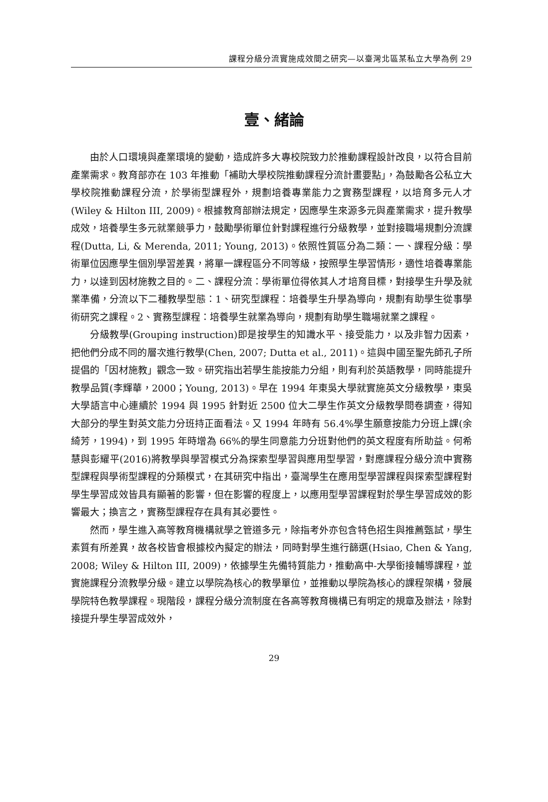課程分級分流實施成效間之研究—以臺灣北區某私立大學為例 29
壹、緒論
由於人口環境與產業環境的變動，造成許多大專校院致力於推動課程設計改良，以符合目前產業需求。教育部亦在 103 年推動「補助大學校院推動課程分流計畫要點」，為鼓勵各公私立大學校院推動課程分流，於學術型課程外，規劃培養專業能力之實務型課程，以培育多元人才(Wiley & Hilton III, 2009)。根據教育部辦法規定，因應學生來源多元與產業需求，提升教學成效，培養學生多元就業競爭力，鼓勵學術單位針對課程進行分級教學，並對接職場規劃分流課程(Dutta, Li, & Merenda, 2011; Young, 2013)。依照性質區分為二類：一、課程分級：學術單位因應學生個別學習差異，將單一課程區分不同等級，按照學生學習情形，適性培養專業能力，以達到因材施教之目的。二、課程分流：學術單位得依其人才培育目標，對接學生升學及就業準備，分流以下二種教學型態：1、研究型課程：培養學生升學為導向，規劃有助學生從事學術研究之課程。2、實務型課程：培養學生就業為導向，規劃有助學生職場就業之課程。
分級教學(Grouping instruction)即是按學生的知識水平、接受能力，以及非智力因素，把他們分成不同的層次進行教學(Chen, 2007; Dutta et al., 2011)。這與中國至聖先師孔子所提倡的「因材施教」觀念一致。研究指出若學生能按能力分組，則有利於英語教學，同時能提升教學品質(李輝華，2000；Young, 2013)。早在 1994 年東吳大學就實施英文分級教學，東吳大學語言中心連續於 1994 與 1995 針對近 2500 位大二學生作英文分級教學問卷調查，得知大部分的學生對英文能力分班持正面看法。又 1994 年時有 56.4%學生願意按能力分班上課(余綺芳，1994)，到 1995 年時增為 66%的學生同意能力分班對他們的英文程度有所助益。何希慧與彭耀平(2016)將教學與學習模式分為探索型學習與應用型學習，對應課程分級分流中實務型課程與學術型課程的分類模式，在其研究中指出，臺灣學生在應用型學習課程與探索型課程對學生學習成效皆具有顯著的影響，但在影響的程度上，以應用型學習課程對於學生學習成效的影響最大；換言之，實務型課程存在具有其必要性。
然而，學生進入高等教育機構就學之管道多元，除指考外亦包含特色招生與推薦甄試，學生素質有所差異，故各校皆會根據校內擬定的辦法，同時對學生進行篩選(Hsiao, Chen & Yang, 2008; Wiley & Hilton III, 2009)，依據學生先備特質能力，推動高中-大學銜接輔導課程，並實施課程分流教學分級。建立以學院為核心的教學單位，並推動以學院為核心的課程架構，發展學院特色教學課程。現階段，課程分級分流制度在各高等教育機構已有明定的規章及辦法，除對接提升學生學習成效外，
29